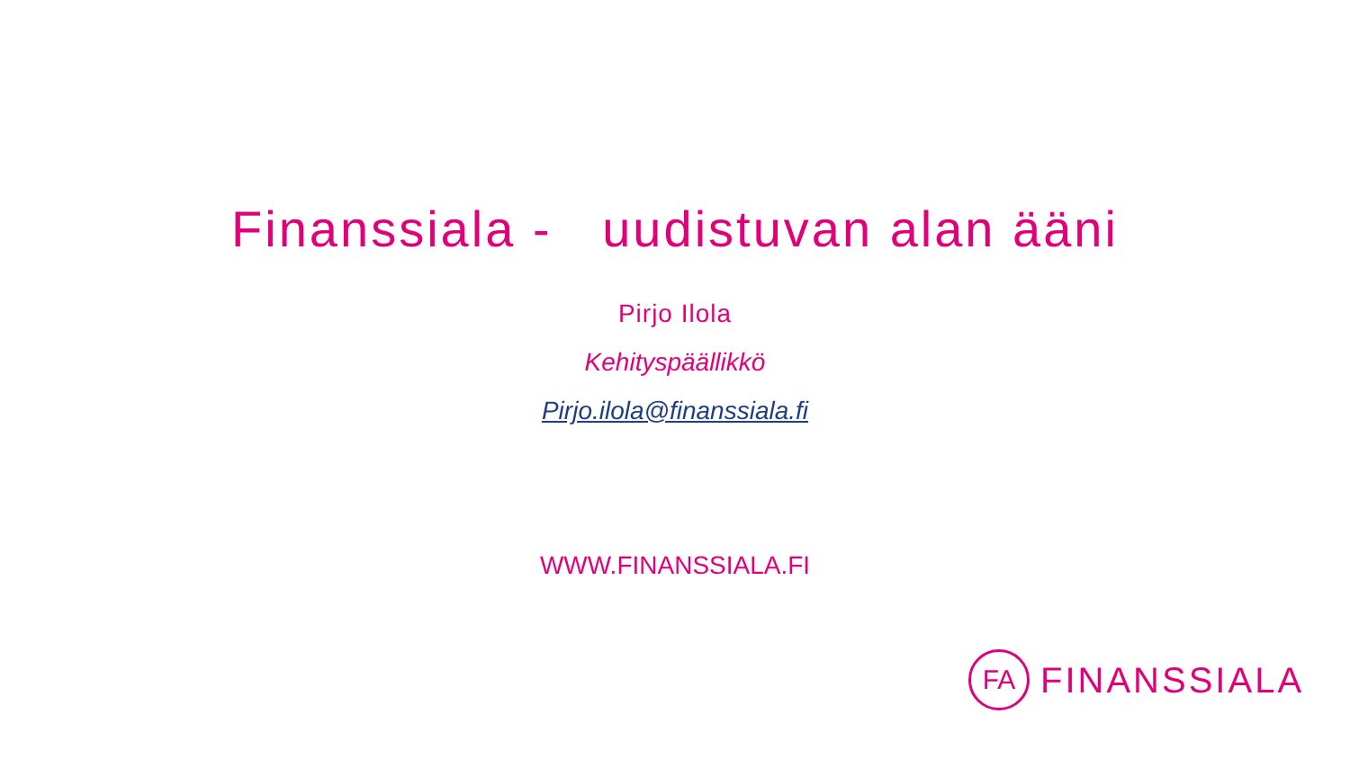Finanssiala - uudistuvan alan ääni
Pirjo Ilola
Kehityspäällikkö
Pirjo.ilola@finanssiala.fi
WWW.FINANSSIALA.FI
FA
FINANSSIALA